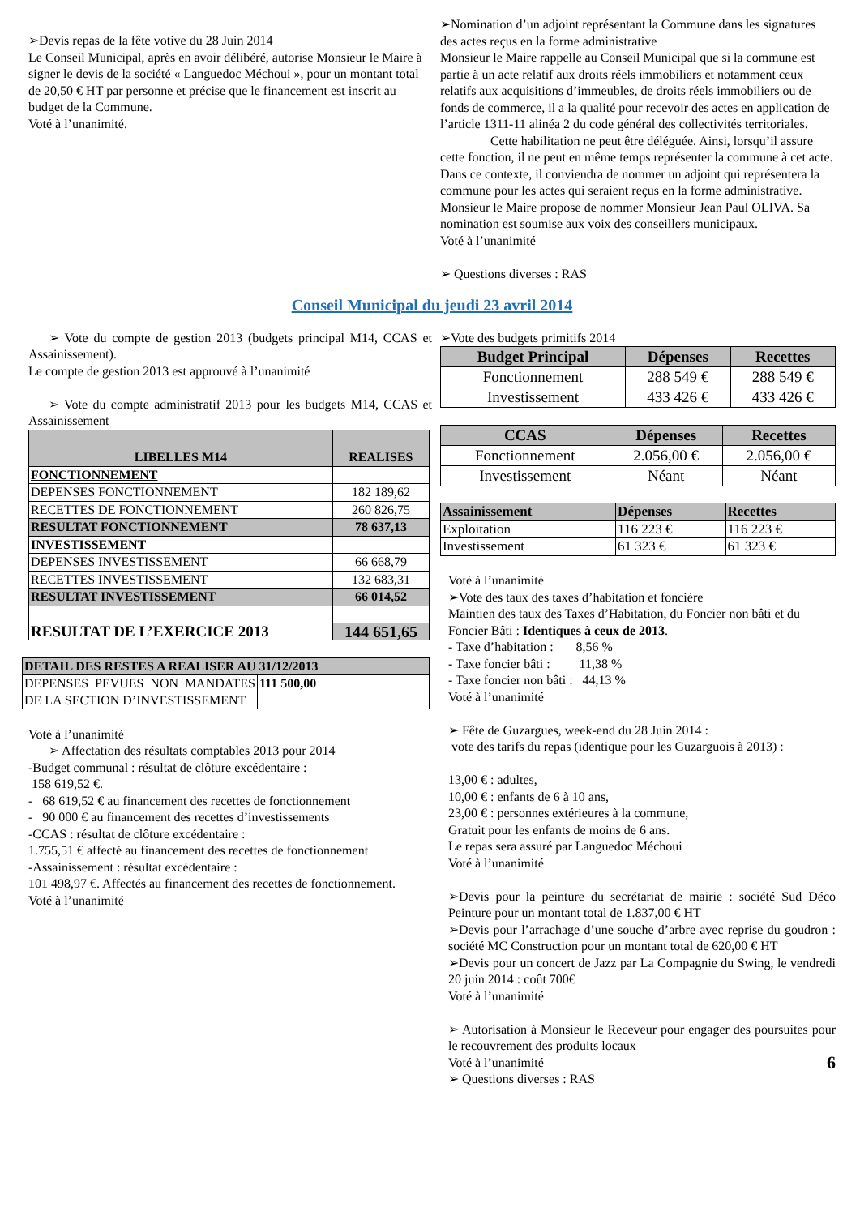➢Devis repas de la fête votive du 28 Juin 2014
Le Conseil Municipal, après en avoir délibéré, autorise Monsieur le Maire à signer le devis de la société « Languedoc Méchoui », pour un montant total de 20,50 € HT par personne et précise que le financement est inscrit au budget de la Commune.
Voté à l’unanimité.
➢Nomination d’un adjoint représentant la Commune dans les signatures des actes reçus en la forme administrative
Monsieur le Maire rappelle au Conseil Municipal que si la commune est partie à un acte relatif aux droits réels immobiliers et notamment ceux relatifs aux acquisitions d’immeubles, de droits réels immobiliers ou de fonds de commerce, il a la qualité pour recevoir des actes en application de l’article 1311-11 alinéa 2 du code général des collectivités territoriales.
Cette habilitation ne peut être déléguée. Ainsi, lorsqu’il assure cette fonction, il ne peut en même temps représenter la commune à cet acte. Dans ce contexte, il conviendra de nommer un adjoint qui représentera la commune pour les actes qui seraient reçus en la forme administrative.
Monsieur le Maire propose de nommer Monsieur Jean Paul OLIVA. Sa nomination est soumise aux voix des conseillers municipaux.
Voté à l’unanimité
➢ Questions diverses : RAS
Conseil Municipal du jeudi 23 avril 2014
➢ Vote du compte de gestion 2013 (budgets principal M14, CCAS et Assainissement).
Le compte de gestion 2013 est approuvé à l’unanimité
➢ Vote du compte administratif 2013 pour les budgets M14, CCAS et Assainissement
| LIBELLES M14 | REALISES |
| --- | --- |
| FONCTIONNEMENT | |
| DEPENSES FONCTIONNEMENT | 182 189,62 |
| RECETTES DE FONCTIONNEMENT | 260 826,75 |
| RESULTAT FONCTIONNEMENT | 78 637,13 |
| INVESTISSEMENT | |
| DEPENSES INVESTISSEMENT | 66 668,79 |
| RECETTES INVESTISSEMENT | 132 683,31 |
| RESULTAT INVESTISSEMENT | 66 014,52 |
| RESULTAT DE L’EXERCICE 2013 | 144 651,65 |
| DETAIL DES RESTES A REALISER AU 31/12/2013 | |
| --- | --- |
| DEPENSES PEVUES NON MANDATES DE LA SECTION D’INVESTISSEMENT | 111 500,00 |
Voté à l’unanimité
➢ Affectation des résultats comptables 2013 pour 2014
-Budget communal : résultat de clôture excédentaire :
158 619,52 €.
- 68 619,52 € au financement des recettes de fonctionnement
- 90 000 € au financement des recettes d’investissements
-CCAS : résultat de clôture excédentaire :
1.755,51 € affecté au financement des recettes de fonctionnement
-Assainissement : résultat excédentaire :
101 498,97 €. Affectés au financement des recettes de fonctionnement.
Voté à l’unanimité
➢Vote des budgets primitifs 2014
| Budget Principal | Dépenses | Recettes |
| --- | --- | --- |
| Fonctionnement | 288 549 € | 288 549 € |
| Investissement | 433 426 € | 433 426 € |
| CCAS | Dépenses | Recettes |
| --- | --- | --- |
| Fonctionnement | 2.056,00 € | 2.056,00 € |
| Investissement | Néant | Néant |
| Assainissement | Dépenses | Recettes |
| --- | --- | --- |
| Exploitation | 116 223 € | 116 223 € |
| Investissement | 61 323 € | 61 323 € |
Voté à l’unanimité
➢Vote des taux des taxes d’habitation et foncière
Maintien des taux des Taxes d’Habitation, du Foncier non bâti et du Foncier Bâti : Identiques à ceux de 2013.
- Taxe d’habitation : 8,56 %
- Taxe foncier bâti : 11,38 %
- Taxe foncier non bâti : 44,13 %
Voté à l’unanimité
➢ Fête de Guzargues, week-end du 28 Juin 2014 :
vote des tarifs du repas (identique pour les Guzarguois à 2013) :
13,00 € : adultes,
10,00 € : enfants de 6 à 10 ans,
23,00 € : personnes extérieures à la commune,
Gratuit pour les enfants de moins de 6 ans.
Le repas sera assuré par Languedoc Méchoui
Voté à l’unanimité
➢Devis pour la peinture du secrétariat de mairie : société Sud Déco Peinture pour un montant total de 1.837,00 € HT
➢Devis pour l’arrachage d’une souche d’arbre avec reprise du goudron : société MC Construction pour un montant total de 620,00 € HT
➢Devis pour un concert de Jazz par La Compagnie du Swing, le vendredi 20 juin 2014 : coût 700€
Voté à l’unanimité
➢ Autorisation à Monsieur le Receveur pour engager des poursuites pour le recouvrement des produits locaux
Voté à l’unanimité 6
➢ Questions diverses : RAS